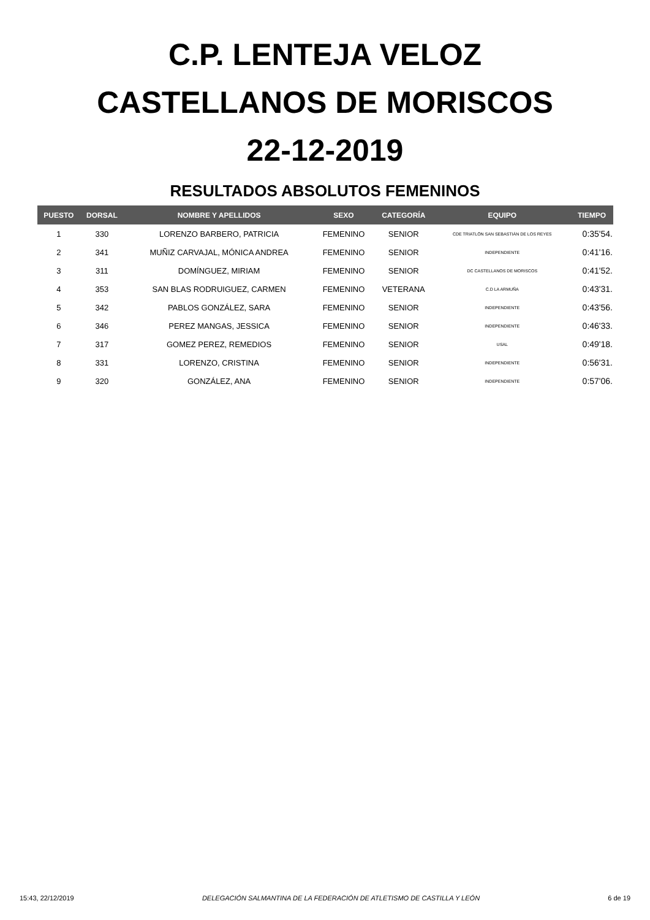C.P. LENTEJA VELOZ
CASTELLANOS DE MORISCOS
22-12-2019
RESULTADOS ABSOLUTOS FEMENINOS
| PUESTO | DORSAL | NOMBRE Y APELLIDOS | SEXO | CATEGORÍA | EQUIPO | TIEMPO |
| --- | --- | --- | --- | --- | --- | --- |
| 1 | 330 | LORENZO BARBERO, PATRICIA | FEMENINO | SENIOR | CDE TRIATLÓN SAN SEBASTIÁN DE LOS REYES | 0:35'54. |
| 2 | 341 | MUÑIZ CARVAJAL, MÓNICA ANDREA | FEMENINO | SENIOR | INDEPENDIENTE | 0:41'16. |
| 3 | 311 | DOMÍNGUEZ, MIRIAM | FEMENINO | SENIOR | DC CASTELLANOS DE MORISCOS | 0:41'52. |
| 4 | 353 | SAN BLAS RODRUIGUEZ, CARMEN | FEMENINO | VETERANA | C.D LA ARMUÑA | 0:43'31. |
| 5 | 342 | PABLOS GONZÁLEZ, SARA | FEMENINO | SENIOR | INDEPENDIENTE | 0:43'56. |
| 6 | 346 | PEREZ MANGAS, JESSICA | FEMENINO | SENIOR | INDEPENDIENTE | 0:46'33. |
| 7 | 317 | GOMEZ PEREZ, REMEDIOS | FEMENINO | SENIOR | USAL | 0:49'18. |
| 8 | 331 | LORENZO, CRISTINA | FEMENINO | SENIOR | INDEPENDIENTE | 0:56'31. |
| 9 | 320 | GONZÁLEZ, ANA | FEMENINO | SENIOR | INDEPENDIENTE | 0:57'06. |
15:43, 22/12/2019 DELEGACIÓN SALMANTINA DE LA FEDERACIÓN DE ATLETISMO DE CASTILLA Y LEÓN 6 de 19